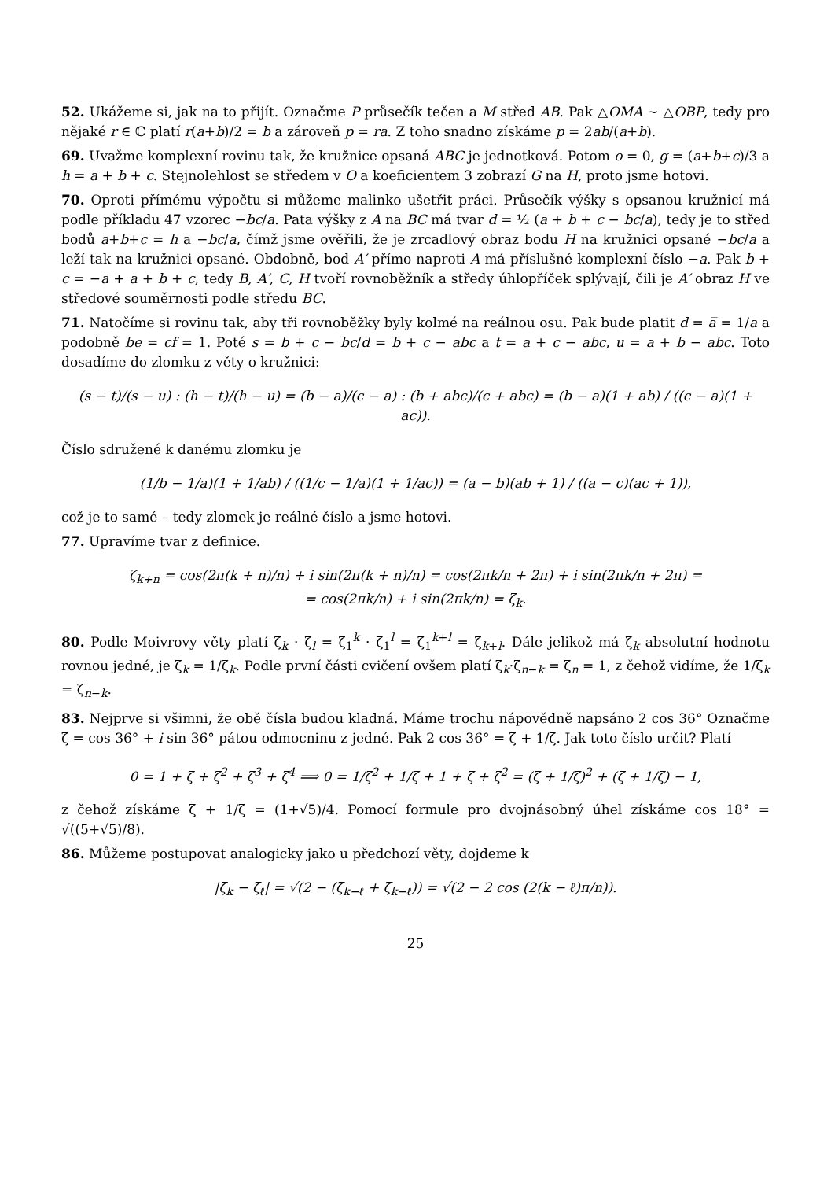52. Ukážeme si, jak na to přijít. Označme P průsečík tečen a M střed AB. Pak △OMA ∼ △OBP, tedy pro nějaké r ∈ ℂ platí r(a+b)/2 = b a zároveň p = ra. Z toho snadno získáme p = 2ab/(a+b).
69. Uvažme komplexní rovinu tak, že kružnice opsaná ABC je jednotková. Potom o = 0, g = (a+b+c)/3 a h = a + b + c. Stejnolehlost se středem v O a koeficientem 3 zobrazí G na H, proto jsme hotovi.
70. Oproti přímému výpočtu si můžeme malinko ušetřit práci. Průsečík výšky s opsanou kružnicí má podle příkladu 47 vzorec −bc/a. Pata výšky z A na BC má tvar d = ½ (a + b + c − bc/a), tedy je to střed bodů a+b+c = h a −bc/a, čímž jsme ověřili, že je zrcadlový obraz bodu H na kružnici opsané −bc/a a leží tak na kružnici opsané. Obdobně, bod A′ přímo naproti A má příslušné komplexní číslo −a. Pak b + c = −a + a + b + c, tedy B, A′, C, H tvoří rovnoběžník a středy úhlopříček splývají, čili je A′ obraz H ve středové souměrnosti podle středu BC.
71. Natočíme si rovinu tak, aby tři rovnoběžky byly kolmé na reálnou osu. Pak bude platit d = a̅ = 1/a a podobně be = cf = 1. Poté s = b + c − bc/d = b + c − abc a t = a + c − abc, u = a + b − abc. Toto dosadíme do zlomku z věty o kružnici:
(s − t)/(s − u) : (h − t)/(h − u) = (b − a)/(c − a) : (b + abc)/(c + abc) = (b − a)(1 + ab) / ((c − a)(1 + ac)).
Číslo sdružené k danému zlomku je
(1/b − 1/a)(1 + 1/ab) / ((1/c − 1/a)(1 + 1/ac)) = (a − b)(ab + 1) / ((a − c)(ac + 1)),
což je to samé – tedy zlomek je reálné číslo a jsme hotovi.
77. Upravíme tvar z definice.
ζ<sub>k+n</sub> = cos(2π(k + n)/n) + i sin(2π(k + n)/n) = cos(2πk/n + 2π) + i sin(2πk/n + 2π) =
= cos(2πk/n) + i sin(2πk/n) = ζ<sub>k</sub>.
80. Podle Moivrovy věty platí ζ<sub>k</sub> · ζ<sub>l</sub> = ζ<sub>1</sub><sup>k</sup> · ζ<sub>1</sub><sup>l</sup> = ζ<sub>1</sub><sup>k+l</sup> = ζ<sub>k+l</sub>. Dále jelikož má ζ<sub>k</sub> absolutní hodnotu rovnou jedné, je ζ̅<sub>k</sub> = 1/ζ<sub>k</sub>. Podle první části cvičení ovšem platí ζ<sub>k</sub>·ζ<sub>n−k</sub> = ζ<sub>n</sub> = 1, z čehož vidíme, že 1/ζ<sub>k</sub> = ζ<sub>n−k</sub>.
83. Nejprve si všimni, že obě čísla budou kladná. Máme trochu nápovědně napsáno 2 cos 36° Označme ζ = cos 36° + i sin 36° pátou odmocninu z jedné. Pak 2 cos 36° = ζ + 1/ζ. Jak toto číslo určit? Platí
0 = 1 + ζ + ζ<sup>2</sup> + ζ<sup>3</sup> + ζ<sup>4</sup> ⟹ 0 = 1/ζ<sup>2</sup> + 1/ζ + 1 + ζ + ζ<sup>2</sup> = (ζ + 1/ζ)<sup>2</sup> + (ζ + 1/ζ) − 1,
z čehož získáme ζ + 1/ζ = (1+√5)/4. Pomocí formule pro dvojnásobný úhel získáme cos 18° = √((5+√5)/8).
86. Můžeme postupovat analogicky jako u předchozí věty, dojdeme k
|ζ<sub>k</sub> − ζ<sub>ℓ</sub>| = √(2 − (ζ<sub>k−ℓ</sub> + ζ̅<sub>k−ℓ</sub>)) = √(2 − 2 cos (2(k − ℓ)π/n)).
25